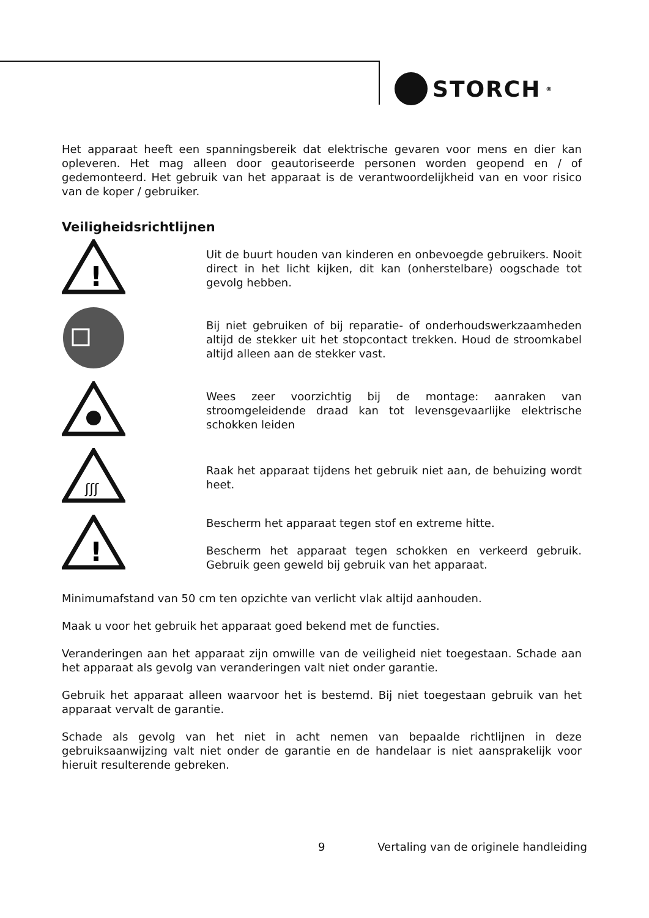STORCH<sup>®</sup>
Het apparaat heeft een spanningsbereik dat elektrische gevaren voor mens en dier kan opleveren. Het mag alleen door geautoriseerde personen worden geopend en / of gedemonteerd. Het gebruik van het apparaat is de verantwoordelijkheid van en voor risico van de koper / gebruiker.
Veiligheidsrichtlijnen
!
Uit de buurt houden van kinderen en onbevoegde gebruikers. Nooit direct in het licht kijken, dit kan (onherstelbare) oogschade tot gevolg hebben.
Bij niet gebruiken of bij reparatie- of onderhoudswerkzaamheden altijd de stekker uit het stopcontact trekken. Houd de stroomkabel altijd alleen aan de stekker vast.
Wees zeer voorzichtig bij de montage: aanraken van stroomgeleidende draad kan tot levensgevaarlijke elektrische schokken leiden
ʃʃʃ
Raak het apparaat tijdens het gebruik niet aan, de behuizing wordt heet.
!
Bescherm het apparaat tegen stof en extreme hitte.
Bescherm het apparaat tegen schokken en verkeerd gebruik. Gebruik geen geweld bij gebruik van het apparaat.
Minimumafstand van 50 cm ten opzichte van verlicht vlak altijd aanhouden.
Maak u voor het gebruik het apparaat goed bekend met de functies.
Veranderingen aan het apparaat zijn omwille van de veiligheid niet toegestaan. Schade aan het apparaat als gevolg van veranderingen valt niet onder garantie.
Gebruik het apparaat alleen waarvoor het is bestemd. Bij niet toegestaan gebruik van het apparaat vervalt de garantie.
Schade als gevolg van het niet in acht nemen van bepaalde richtlijnen in deze gebruiksaanwijzing valt niet onder de garantie en de handelaar is niet aansprakelijk voor hieruit resulterende gebreken.
9 Vertaling van de originele handleiding